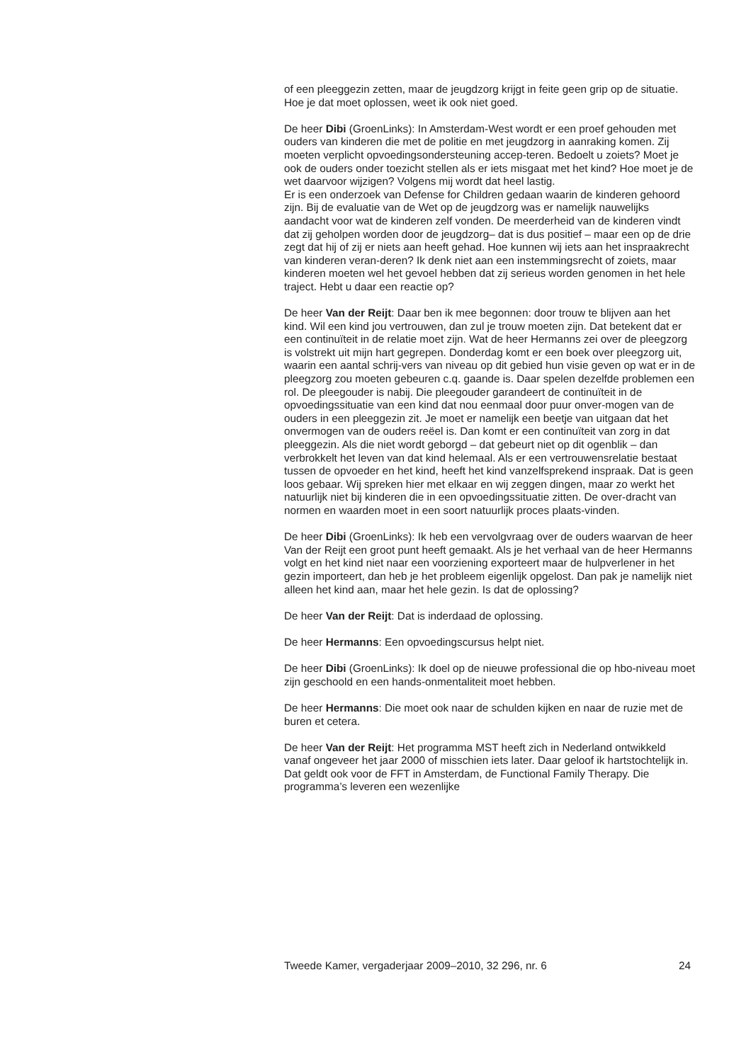of een pleeggezin zetten, maar de jeugdzorg krijgt in feite geen grip op de situatie. Hoe je dat moet oplossen, weet ik ook niet goed.
De heer Dibi (GroenLinks): In Amsterdam-West wordt er een proef gehouden met ouders van kinderen die met de politie en met jeugdzorg in aanraking komen. Zij moeten verplicht opvoedingsondersteuning accep-teren. Bedoelt u zoiets? Moet je ook de ouders onder toezicht stellen als er iets misgaat met het kind? Hoe moet je de wet daarvoor wijzigen? Volgens mij wordt dat heel lastig.
Er is een onderzoek van Defense for Children gedaan waarin de kinderen gehoord zijn. Bij de evaluatie van de Wet op de jeugdzorg was er namelijk nauwelijks aandacht voor wat de kinderen zelf vonden. De meerderheid van de kinderen vindt dat zij geholpen worden door de jeugdzorg– dat is dus positief – maar een op de drie zegt dat hij of zij er niets aan heeft gehad. Hoe kunnen wij iets aan het inspraakrecht van kinderen veran-deren? Ik denk niet aan een instemmingsrecht of zoiets, maar kinderen moeten wel het gevoel hebben dat zij serieus worden genomen in het hele traject. Hebt u daar een reactie op?
De heer Van der Reijt: Daar ben ik mee begonnen: door trouw te blijven aan het kind. Wil een kind jou vertrouwen, dan zul je trouw moeten zijn. Dat betekent dat er een continuïteit in de relatie moet zijn. Wat de heer Hermanns zei over de pleegzorg is volstrekt uit mijn hart gegrepen. Donderdag komt er een boek over pleegzorg uit, waarin een aantal schrij-vers van niveau op dit gebied hun visie geven op wat er in de pleegzorg zou moeten gebeuren c.q. gaande is. Daar spelen dezelfde problemen een rol. De pleegouder is nabij. Die pleegouder garandeert de continuïteit in de opvoedingssituatie van een kind dat nou eenmaal door puur onver-mogen van de ouders in een pleeggezin zit. Je moet er namelijk een beetje van uitgaan dat het onvermogen van de ouders reëel is. Dan komt er een continuïteit van zorg in dat pleeggezin. Als die niet wordt geborgd – dat gebeurt niet op dit ogenblik – dan verbrokkelt het leven van dat kind helemaal. Als er een vertrouwensrelatie bestaat tussen de opvoeder en het kind, heeft het kind vanzelfsprekend inspraak. Dat is geen loos gebaar. Wij spreken hier met elkaar en wij zeggen dingen, maar zo werkt het natuurlijk niet bij kinderen die in een opvoedingssituatie zitten. De over-dracht van normen en waarden moet in een soort natuurlijk proces plaats-vinden.
De heer Dibi (GroenLinks): Ik heb een vervolgvraag over de ouders waarvan de heer Van der Reijt een groot punt heeft gemaakt. Als je het verhaal van de heer Hermanns volgt en het kind niet naar een voorziening exporteert maar de hulpverlener in het gezin importeert, dan heb je het probleem eigenlijk opgelost. Dan pak je namelijk niet alleen het kind aan, maar het hele gezin. Is dat de oplossing?
De heer Van der Reijt: Dat is inderdaad de oplossing.
De heer Hermanns: Een opvoedingscursus helpt niet.
De heer Dibi (GroenLinks): Ik doel op de nieuwe professional die op hbo-niveau moet zijn geschoold en een hands-onmentaliteit moet hebben.
De heer Hermanns: Die moet ook naar de schulden kijken en naar de ruzie met de buren et cetera.
De heer Van der Reijt: Het programma MST heeft zich in Nederland ontwikkeld vanaf ongeveer het jaar 2000 of misschien iets later. Daar geloof ik hartstochtelijk in. Dat geldt ook voor de FFT in Amsterdam, de Functional Family Therapy. Die programma’s leveren een wezenlijke
Tweede Kamer, vergaderjaar 2009–2010, 32 296, nr. 6 24